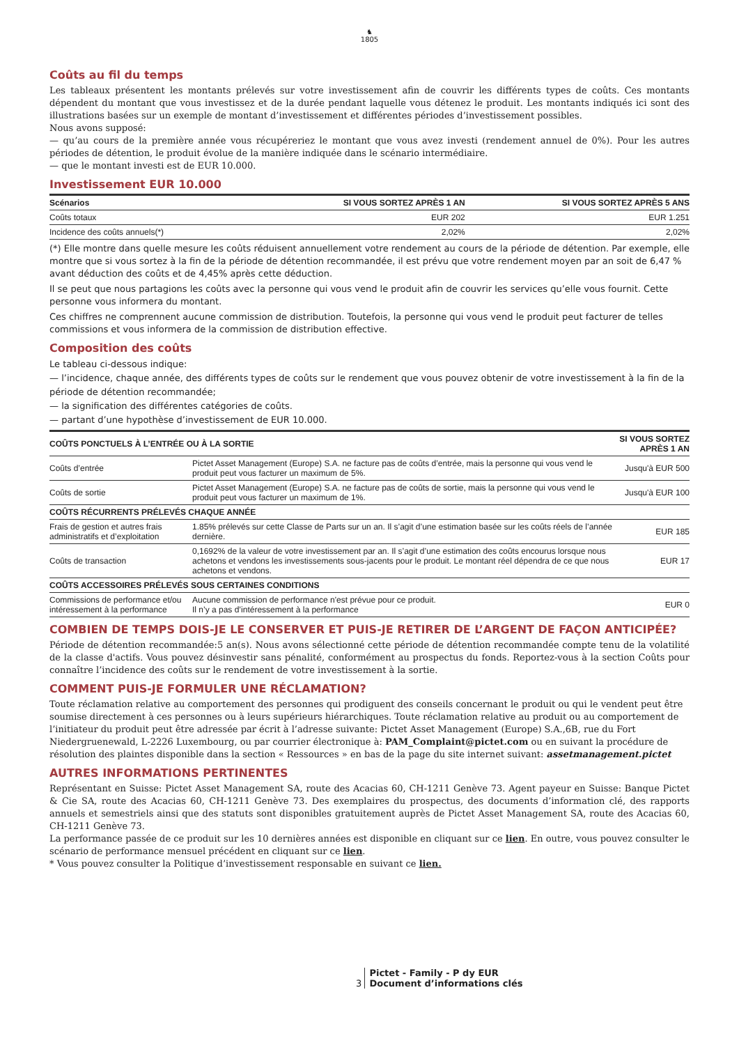♞
1805
Coûts au fil du temps
Les tableaux présentent les montants prélevés sur votre investissement afin de couvrir les différents types de coûts. Ces montants dépendent du montant que vous investissez et de la durée pendant laquelle vous détenez le produit. Les montants indiqués ici sont des illustrations basées sur un exemple de montant d’investissement et différentes périodes d’investissement possibles.
Nous avons supposé:
— qu’au cours de la première année vous récupéreriez le montant que vous avez investi (rendement annuel de 0%). Pour les autres périodes de détention, le produit évolue de la manière indiquée dans le scénario intermédiaire.
— que le montant investi est de EUR 10.000.
Investissement EUR 10.000
| Scénarios | SI VOUS SORTEZ APRÈS 1 AN | SI VOUS SORTEZ APRÈS 5 ANS |
| --- | --- | --- |
| Coûts totaux | EUR 202 | EUR 1.251 |
| Incidence des coûts annuels(*) | 2,02% | 2,02% |
(*) Elle montre dans quelle mesure les coûts réduisent annuellement votre rendement au cours de la période de détention. Par exemple, elle montre que si vous sortez à la fin de la période de détention recommandée, il est prévu que votre rendement moyen par an soit de 6,47 % avant déduction des coûts et de 4,45% après cette déduction.
Il se peut que nous partagions les coûts avec la personne qui vous vend le produit afin de couvrir les services qu’elle vous fournit. Cette personne vous informera du montant.
Ces chiffres ne comprennent aucune commission de distribution. Toutefois, la personne qui vous vend le produit peut facturer de telles commissions et vous informera de la commission de distribution effective.
Composition des coûts
Le tableau ci-dessous indique:
— l’incidence, chaque année, des différents types de coûts sur le rendement que vous pouvez obtenir de votre investissement à la fin de la période de détention recommandée;
— la signification des différentes catégories de coûts.
— partant d’une hypothèse d’investissement de EUR 10.000.
| COÛTS PONCTUELS À L’ENTRÉE OU À LA SORTIE | | SI VOUS SORTEZ APRÈS 1 AN |
| --- | --- | --- |
| Coûts d’entrée | Pictet Asset Management (Europe) S.A. ne facture pas de coûts d’entrée, mais la personne qui vous vend le produit peut vous facturer un maximum de 5%. | Jusqu'à EUR 500 |
| Coûts de sortie | Pictet Asset Management (Europe) S.A. ne facture pas de coûts de sortie, mais la personne qui vous vend le produit peut vous facturer un maximum de 1%. | Jusqu'à EUR 100 |
| COÛTS RÉCURRENTS PRÉLEVÉS CHAQUE ANNÉE | | |
| Frais de gestion et autres frais administratifs et d’exploitation | 1.85% prélevés sur cette Classe de Parts sur un an. Il s’agit d’une estimation basée sur les coûts réels de l’année dernière. | EUR 185 |
| Coûts de transaction | 0,1692% de la valeur de votre investissement par an. Il s’agit d’une estimation des coûts encourus lorsque nous achetons et vendons les investissements sous-jacents pour le produit. Le montant réel dépendra de ce que nous achetons et vendons. | EUR 17 |
| COÛTS ACCESSOIRES PRÉLEVÉS SOUS CERTAINES CONDITIONS | | |
| Commissions de performance et/ou intéressement à la performance | Aucune commission de performance n'est prévue pour ce produit. Il n’y a pas d’intéressement à la performance | EUR 0 |
COMBIEN DE TEMPS DOIS-JE LE CONSERVER ET PUIS-JE RETIRER DE L’ARGENT DE FAÇON ANTICIPÉE?
Période de détention recommandée:5 an(s). Nous avons sélectionné cette période de détention recommandée compte tenu de la volatilité de la classe d'actifs. Vous pouvez désinvestir sans pénalité, conformément au prospectus du fonds. Reportez-vous à la section Coûts pour connaître l’incidence des coûts sur le rendement de votre investissement à la sortie.
COMMENT PUIS-JE FORMULER UNE RÉCLAMATION?
Toute réclamation relative au comportement des personnes qui prodiguent des conseils concernant le produit ou qui le vendent peut être soumise directement à ces personnes ou à leurs supérieurs hiérarchiques. Toute réclamation relative au produit ou au comportement de l’initiateur du produit peut être adressée par écrit à l’adresse suivante: Pictet Asset Management (Europe) S.A.,6B, rue du Fort Niedergruenewald, L-2226 Luxembourg, ou par courrier électronique à: PAM_Complaint@pictet.com ou en suivant la procédure de résolution des plaintes disponible dans la section « Ressources » en bas de la page du site internet suivant: assetmanagement.pictet
AUTRES INFORMATIONS PERTINENTES
Représentant en Suisse: Pictet Asset Management SA, route des Acacias 60, CH-1211 Genève 73. Agent payeur en Suisse: Banque Pictet & Cie SA, route des Acacias 60, CH-1211 Genève 73. Des exemplaires du prospectus, des documents d’information clé, des rapports annuels et semestriels ainsi que des statuts sont disponibles gratuitement auprès de Pictet Asset Management SA, route des Acacias 60, CH-1211 Genève 73.
La performance passée de ce produit sur les 10 dernières années est disponible en cliquant sur ce lien. En outre, vous pouvez consulter le scénario de performance mensuel précédent en cliquant sur ce lien.
* Vous pouvez consulter la Politique d’investissement responsable en suivant ce lien.
3 Pictet - Family - P dy EUR
Document d’informations clés